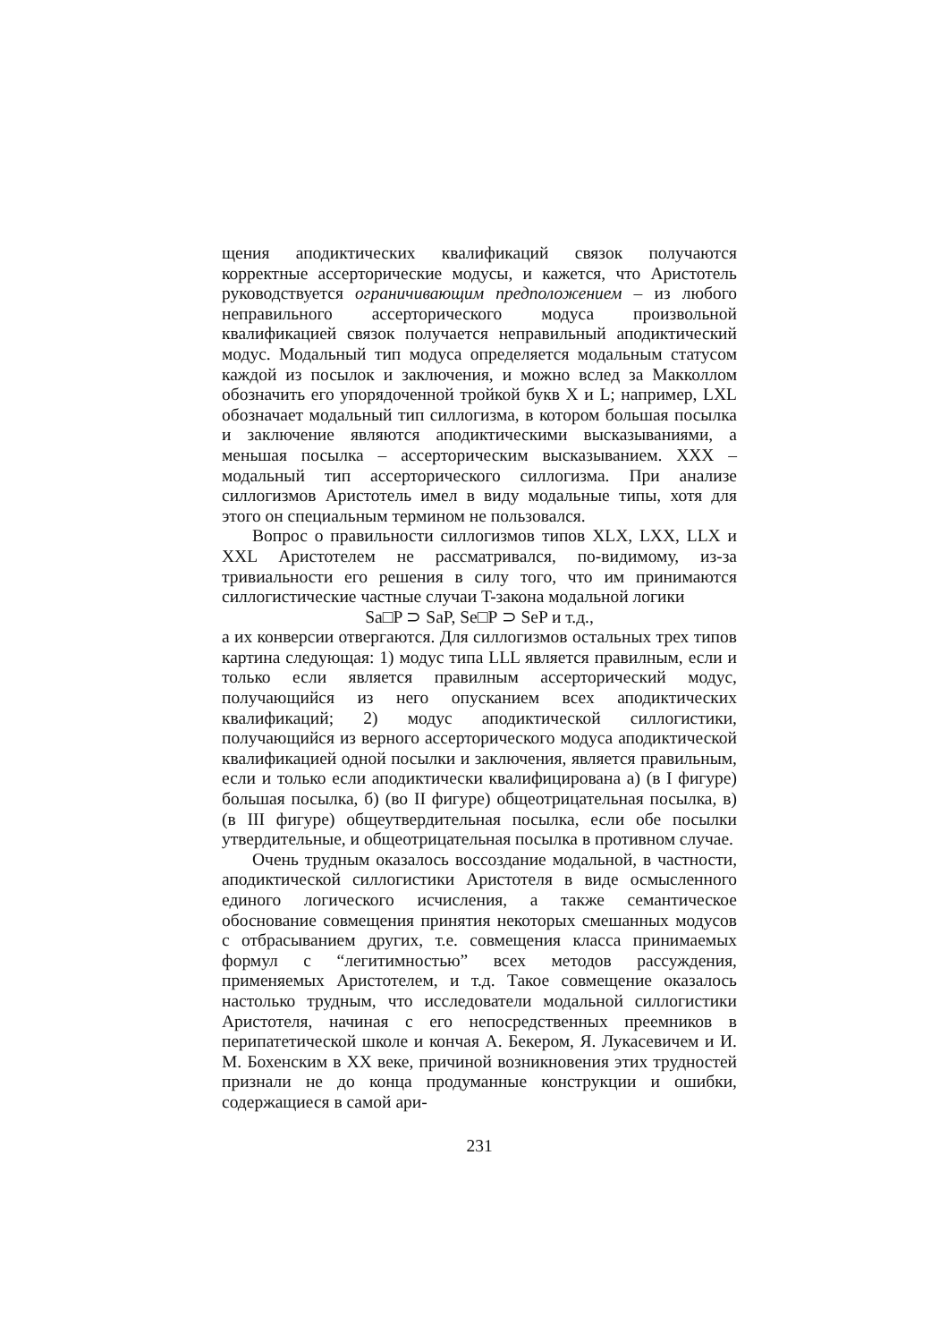щения аподиктических квалификаций связок получаются корректные ассерторические модусы, и кажется, что Аристотель руководствуется ограничивающим предположением – из любого неправильного ассерторического модуса произвольной квалификацией связок получается неправильный аподиктический модус. Модальный тип модуса определяется модальным статусом каждой из посылок и заключения, и можно вслед за Макколлом обозначить его упорядоченной тройкой букв X и L; например, LXL обозначает модальный тип силлогизма, в котором большая посылка и заключение являются аподиктическими высказываниями, а меньшая посылка – ассерторическим высказыванием. XXX – модальный тип ассерторического силлогизма. При анализе силлогизмов Аристотель имел в виду модальные типы, хотя для этого он специальным термином не пользовался.
Вопрос о правильности силлогизмов типов XLX, LXX, LLX и XXL Аристотелем не рассматривался, по-видимому, из-за тривиальности его решения в силу того, что им принимаются силлогистические частные случаи T-закона модальной логики
Sa□P ⊃ SaP, Se□P ⊃ SeP и т.д.,
а их конверсии отвергаются. Для силлогизмов остальных трех типов картина следующая: 1) модус типа LLL является правилным, если и только если является правилным ассерторический модус, получающийся из него опусканием всех аподиктических квалификаций; 2) модус аподиктической силлогистики, получающийся из верного ассерторического модуса аподиктической квалификацией одной посылки и заключения, является правильным, если и только если аподиктически квалифицирована а) (в I фигуре) большая посылка, б) (во II фигуре) общеотрицательная посылка, в) (в III фигуре) общеутвердительная посылка, если обе посылки утвердительные, и общеотрицательная посылка в противном случае.
Очень трудным оказалось воссоздание модальной, в частности, аподиктической силлогистики Аристотеля в виде осмысленного единого логического исчисления, а также семантическое обоснование совмещения принятия некоторых смешанных модусов с отбрасыванием других, т.е. совмещения класса принимаемых формул с “легитимностью” всех методов рассуждения, применяемых Аристотелем, и т.д. Такое совмещение оказалось настолько трудным, что исследователи модальной силлогистики Аристотеля, начиная с его непосредственных преемников в перипатетической школе и кончая А. Бекером, Я. Лукасевичем и И. М. Бохенским в XX веке, причиной возникновения этих трудностей признали не до конца продуманные конструкции и ошибки, содержащиеся в самой ари-
231